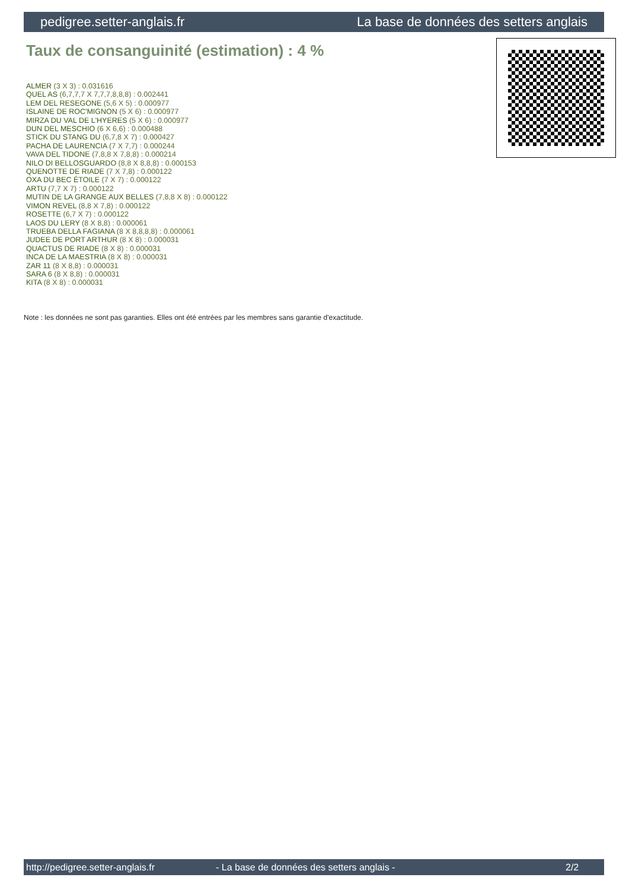pedigree.setter-anglais.fr La base de données des setters anglais
Taux de consanguinité (estimation) : 4 %
ALMER (3 X 3) : 0.031616
QUEL AS (6,7,7,7 X 7,7,7,8,8,8) : 0.002441
LEM DEL RESEGONE (5,6 X 5) : 0.000977
ISLAINE DE ROC'MIGNON (5 X 6) : 0.000977
MIRZA DU VAL DE L'HYERES (5 X 6) : 0.000977
DUN DEL MESCHIO (6 X 6,6) : 0.000488
STICK DU STANG DU (6,7,8 X 7) : 0.000427
PACHA DE LAURENCIA (7 X 7,7) : 0.000244
VAVA DEL TIDONE (7,8,8 X 7,8,8) : 0.000214
NILO DI BELLOSGUARDO (8,8 X 8,8,8) : 0.000153
QUENOTTE DE RIADE (7 X 7,8) : 0.000122
OXA DU BEC ÉTOILE (7 X 7) : 0.000122
ARTU (7,7 X 7) : 0.000122
MUTIN DE LA GRANGE AUX BELLES (7,8,8 X 8) : 0.000122
VIMON REVEL (8,8 X 7,8) : 0.000122
ROSETTE (6,7 X 7) : 0.000122
LAOS DU LERY (8 X 8,8) : 0.000061
TRUEBA DELLA FAGIANA (8 X 8,8,8,8) : 0.000061
JUDEE DE PORT ARTHUR (8 X 8) : 0.000031
QUACTUS DE RIADE (8 X 8) : 0.000031
INCA DE LA MAESTRIA (8 X 8) : 0.000031
ZAR 11 (8 X 8,8) : 0.000031
SARA 6 (8 X 8,8) : 0.000031
KITA (8 X 8) : 0.000031
Note : les données ne sont pas garanties. Elles ont été entrées par les membres sans garantie d'exactitude.
http://pedigree.setter-anglais.fr - La base de données des setters anglais - 2/2